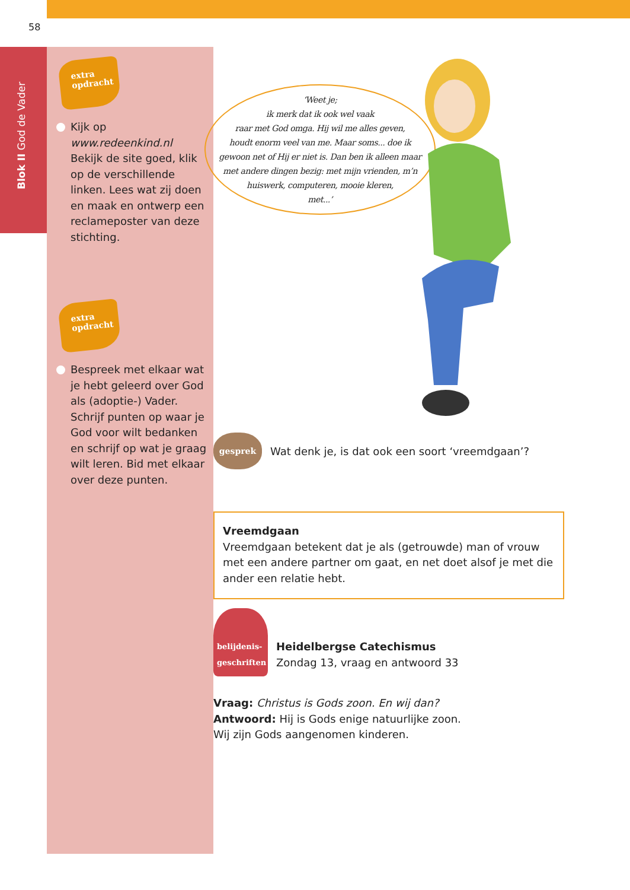58
Blok II God de Vader
extra
opdracht
Kijk op
www.redeenkind.nl
Bekijk de site goed, klik op de verschillende linken. Lees wat zij doen en maak en ontwerp een reclameposter van deze stichting.
extra
opdracht
Bespreek met elkaar wat je hebt geleerd over God als (adoptie-) Vader. Schrijf punten op waar je God voor wilt bedanken en schrijf op wat je graag wilt leren. Bid met elkaar over deze punten.
‘Weet je;
ik merk dat ik ook wel vaak
raar met God omga. Hij wil me alles geven,
houdt enorm veel van me. Maar soms... doe ik
gewoon net of Hij er niet is. Dan ben ik alleen maar
met andere dingen bezig: met mijn vrienden, m’n
huiswerk, computeren, mooie kleren,
met...’
gesprek
Wat denk je, is dat ook een soort ‘vreemdgaan’?
Vreemdgaan
Vreemdgaan betekent dat je als (getrouwde) man of vrouw met een andere partner om gaat, en net doet alsof je met die ander een relatie hebt.
belijdenis-
geschriften
Heidelbergse Catechismus
Zondag 13, vraag en antwoord 33
Vraag: Christus is Gods zoon. En wij dan?
Antwoord: Hij is Gods enige natuurlijke zoon.
Wij zijn Gods aangenomen kinderen.